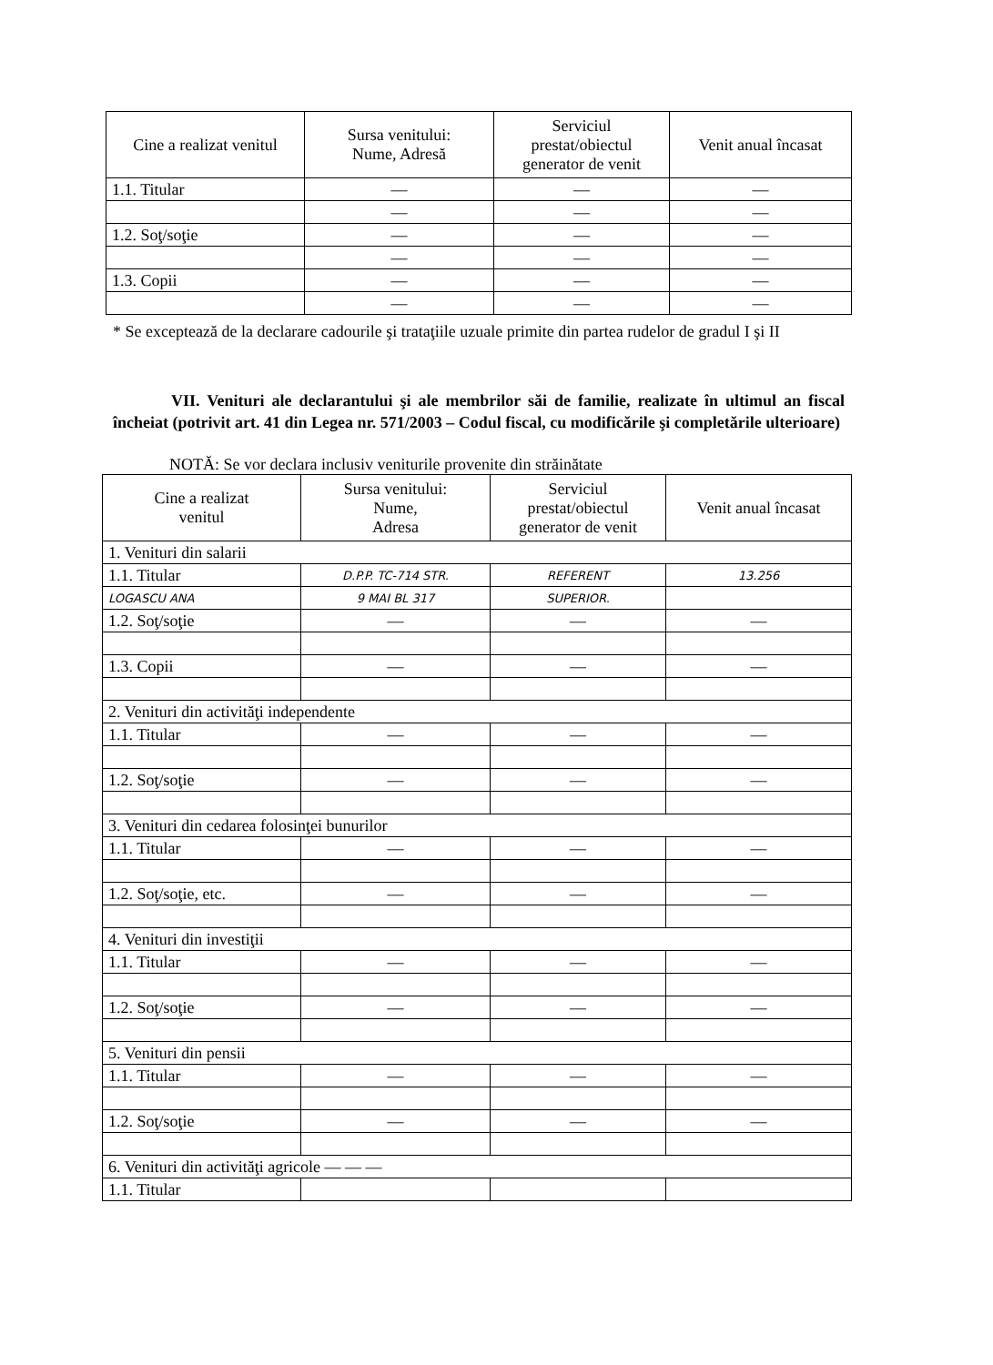| Cine a realizat venitul | Sursa venitului: Nume, Adresă | Serviciul prestat/obiectul generator de venit | Venit anual încasat |
| --- | --- | --- | --- |
| 1.1. Titular | — | — | — |
| | — | — | — |
| 1.2. Soţ/soţie | — | — | — |
| | — | — | — |
| 1.3. Copii | — | — | — |
| | — | — | — |
* Se exceptează de la declarare cadourile şi trataţiile uzuale primite din partea rudelor de gradul I şi II
VII. Venituri ale declarantului şi ale membrilor săi de familie, realizate în ultimul an fiscal încheiat (potrivit art. 41 din Legea nr. 571/2003 – Codul fiscal, cu modificările şi completările ulterioare)
NOTĂ: Se vor declara inclusiv veniturile provenite din străinătate
| Cine a realizat venitul | Sursa venitului: Nume, Adresa | Serviciul prestat/obiectul generator de venit | Venit anual încasat |
| --- | --- | --- | --- |
| 1. Venituri din salarii | | | |
| 1.1. Titular | D.P.P. TC-714 STR. | REFERENT | 13.256 |
| LOGASCU ANA | 9 MAI BL 317 | SUPERIOR. | |
| 1.2. Soţ/soţie | — | — | — |
| 1.3. Copii | — | — | — |
| 2. Venituri din activităţi independente | | | |
| 1.1. Titular | — | — | — |
| 1.2. Soţ/soţie | — | — | — |
| 3. Venituri din cedarea folosinţei bunurilor | | | |
| 1.1. Titular | — | — | — |
| 1.2. Soţ/soţie, etc. | — | — | — |
| 4. Venituri din investiţii | | | |
| 1.1. Titular | — | — | — |
| 1.2. Soţ/soţie | — | — | — |
| 5. Venituri din pensii | | | |
| 1.1. Titular | — | — | — |
| 1.2. Soţ/soţie | — | — | — |
| 6. Venituri din activităţi agricole — — — | | | |
| 1.1. Titular | | | |